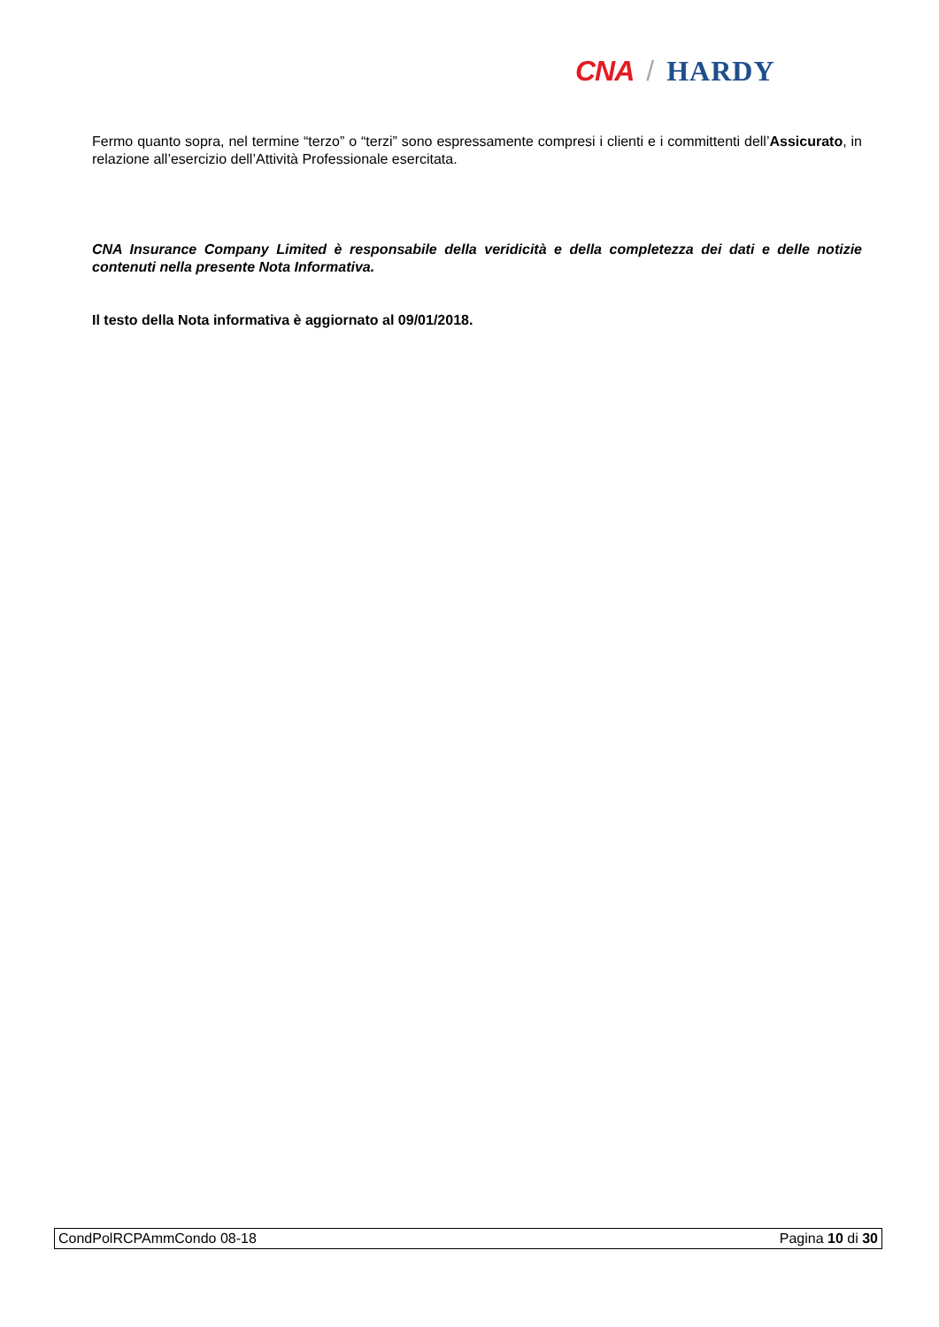CNA / HARDY
Fermo quanto sopra, nel termine “terzo” o “terzi” sono espressamente compresi i clienti e i committenti dell’Assicurato, in relazione all’esercizio dell’Attività Professionale esercitata.
CNA Insurance Company Limited è responsabile della veridicità e della completezza dei dati e delle notizie contenuti nella presente Nota Informativa.
Il testo della Nota informativa è aggiornato al 09/01/2018.
CondPolRCPAmmCondo 08-18 Pagina 10 di 30